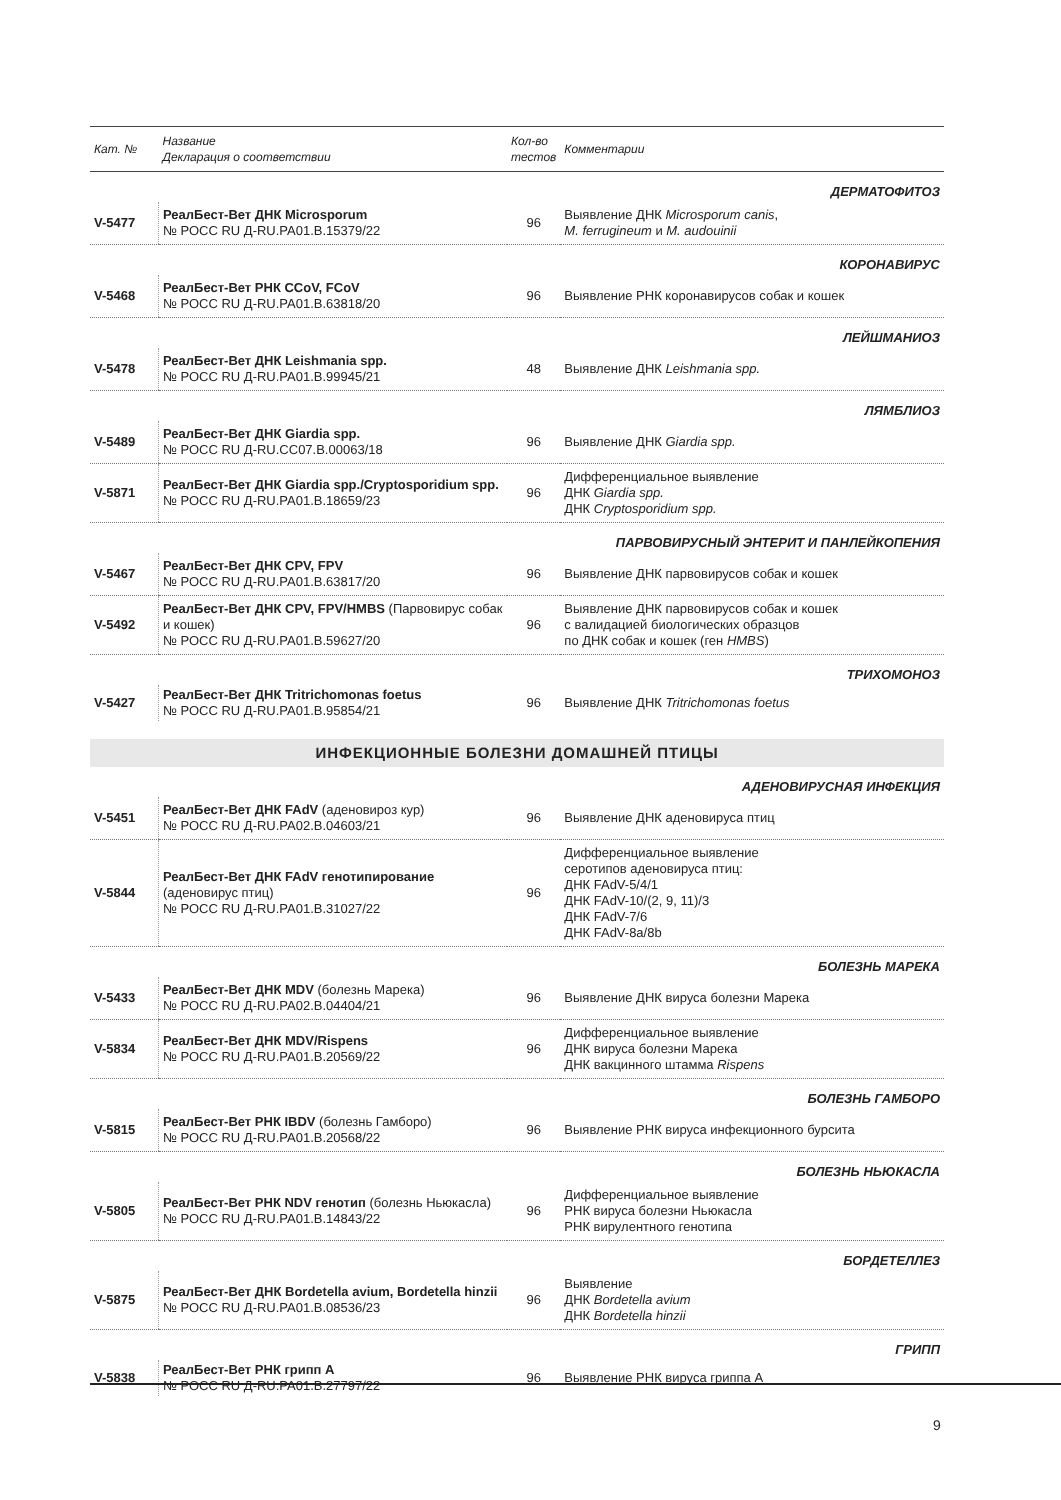| Кат. № | Название Декларация о соответствии | Кол-во тестов | Комментарии |
| --- | --- | --- | --- |
| ДЕРМАТОФИТОЗ | | | |
| V-5477 | РеалБест-Вет ДНК Microsporum № РОСС RU Д-RU.PA01.B.15379/22 | 96 | Выявление ДНК Microsporum canis , M. ferrugineum и M. audouinii |
| КОРОНАВИРУС | | | |
| V-5468 | РеалБест-Вет РНК CCoV, FCoV № РОСС RU Д-RU.PA01.B.63818/20 | 96 | Выявление РНК коронавирусов собак и кошек |
| ЛЕЙШМАНИОЗ | | | |
| V-5478 | РеалБест-Вет ДНК Leishmania spp. № РОСС RU Д-RU.PA01.B.99945/21 | 48 | Выявление ДНК Leishmania spp. |
| ЛЯМБЛИОЗ | | | |
| V-5489 | РеалБест-Вет ДНК Giardia spp. № РОСС RU Д-RU.CC07.B.00063/18 | 96 | Выявление ДНК Giardia spp. |
| V-5871 | РеалБест-Вет ДНК Giardia spp./Cryptosporidium spp. № РОСС RU Д-RU.PA01.B.18659/23 | 96 | Дифференциальное выявление ДНК Giardia spp. ДНК Cryptosporidium spp. |
| ПАРВОВИРУСНЫЙ ЭНТЕРИТ И ПАНЛЕЙКОПЕНИЯ | | | |
| V-5467 | РеалБест-Вет ДНК CPV, FPV № РОСС RU Д-RU.PA01.B.63817/20 | 96 | Выявление ДНК парвовирусов собак и кошек |
| V-5492 | РеалБест-Вет ДНК CPV, FPV/HMBS (Парвовирус собак и кошек) № РОСС RU Д-RU.PA01.B.59627/20 | 96 | Выявление ДНК парвовирусов собак и кошек с валидацией биологических образцов по ДНК собак и кошек (ген HMBS ) |
| ТРИХОМОНОЗ | | | |
| V-5427 | РеалБест-Вет ДНК Tritrichomonas foetus № РОСС RU Д-RU.PA01.B.95854/21 | 96 | Выявление ДНК Tritrichomonas foetus |
| ИНФЕКЦИОННЫЕ БОЛЕЗНИ ДОМАШНЕЙ ПТИЦЫ | | | |
| АДЕНОВИРУСНАЯ ИНФЕКЦИЯ | | | |
| V-5451 | РеалБест-Вет ДНК FAdV (аденовироз кур) № РОСС RU Д-RU.PA02.B.04603/21 | 96 | Выявление ДНК аденовируса птиц |
| V-5844 | РеалБест-Вет ДНК FAdV генотипирование (аденовирус птиц) № РОСС RU Д-RU.PA01.B.31027/22 | 96 | Дифференциальное выявление серотипов аденовируса птиц: ДНК FAdV-5/4/1 ДНК FAdV-10/(2, 9, 11)/3 ДНК FAdV-7/6 ДНК FAdV-8a/8b |
| БОЛЕЗНЬ МАРЕКА | | | |
| V-5433 | РеалБест-Вет ДНК MDV (болезнь Марека) № РОСС RU Д-RU.PA02.B.04404/21 | 96 | Выявление ДНК вируса болезни Марека |
| V-5834 | РеалБест-Вет ДНК MDV/Rispens № РОСС RU Д-RU.PA01.B.20569/22 | 96 | Дифференциальное выявление ДНК вируса болезни Марека ДНК вакцинного штамма Rispens |
| БОЛЕЗНЬ ГАМБОРО | | | |
| V-5815 | РеалБест-Вет РНК IBDV (болезнь Гамборо) № РОСС RU Д-RU.PA01.B.20568/22 | 96 | Выявление РНК вируса инфекционного бурсита |
| БОЛЕЗНЬ НЬЮКАСЛА | | | |
| V-5805 | РеалБест-Вет РНК NDV генотип (болезнь Ньюкасла) № РОСС RU Д-RU.PA01.B.14843/22 | 96 | Дифференциальное выявление РНК вируса болезни Ньюкасла РНК вирулентного генотипа |
| БОРДЕТЕЛЛЕЗ | | | |
| V-5875 | РеалБест-Вет ДНК Bordetella avium, Bordetella hinzii № РОСС RU Д-RU.PA01.B.08536/23 | 96 | Выявление ДНК Bordetella avium ДНК Bordetella hinzii |
| ГРИПП | | | |
| V-5838 | РеалБест-Вет РНК грипп А № РОСС RU Д-RU.PA01.B.27797/22 | 96 | Выявление РНК вируса гриппа А |
9